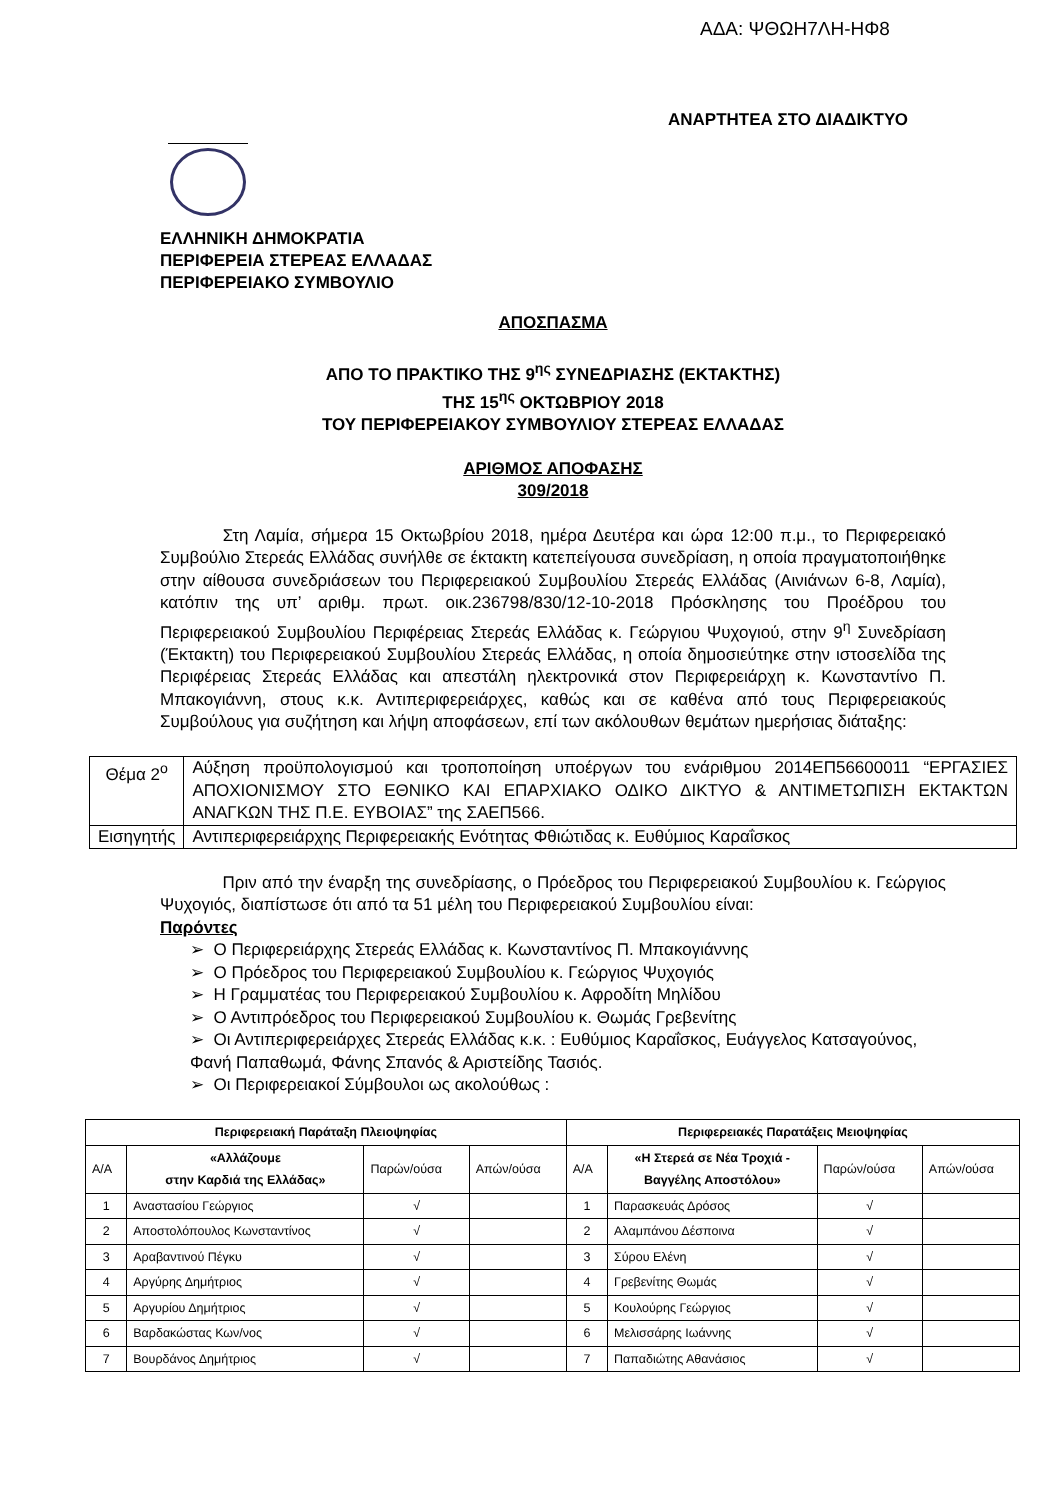ΑΔΑ: ΨΘΩΗ7ΛΗ-ΗΦ8
ΑΝΑΡΤΗΤΕΑ ΣΤΟ ΔΙΑΔΙΚΤΥΟ
ΕΛΛΗΝΙΚΗ ΔΗΜΟΚΡΑΤΙΑ
ΠΕΡΙΦΕΡΕΙΑ ΣΤΕΡΕΑΣ ΕΛΛΑΔΑΣ
ΠΕΡΙΦΕΡΕΙΑΚΟ ΣΥΜΒΟΥΛΙΟ
ΑΠΟΣΠΑΣΜΑ
ΑΠΟ ΤΟ ΠΡΑΚΤΙΚΟ ΤΗΣ 9<sup>ης</sup> ΣΥΝΕΔΡΙΑΣΗΣ (ΕΚΤΑΚΤΗΣ)
ΤΗΣ 15<sup>ης</sup> ΟΚΤΩΒΡΙΟΥ 2018
ΤΟΥ ΠΕΡΙΦΕΡΕΙΑΚΟΥ ΣΥΜΒΟΥΛΙΟΥ ΣΤΕΡΕΑΣ ΕΛΛΑΔΑΣ
ΑΡΙΘΜΟΣ ΑΠΟΦΑΣΗΣ
309/2018
Στη Λαμία, σήμερα 15 Οκτωβρίου 2018, ημέρα Δευτέρα και ώρα 12:00 π.μ., το Περιφερειακό Συμβούλιο Στερεάς Ελλάδας συνήλθε σε έκτακτη κατεπείγουσα συνεδρίαση, η οποία πραγματοποιήθηκε στην αίθουσα συνεδριάσεων του Περιφερειακού Συμβουλίου Στερεάς Ελλάδας (Αινιάνων 6-8, Λαμία), κατόπιν της υπ’ αριθμ. πρωτ. οικ.236798/830/12-10-2018 Πρόσκλησης του Προέδρου του Περιφερειακού Συμβουλίου Περιφέρειας Στερεάς Ελλάδας κ. Γεώργιου Ψυχογιού, στην 9<sup>η</sup> Συνεδρίαση (Έκτακτη) του Περιφερειακού Συμβουλίου Στερεάς Ελλάδας, η οποία δημοσιεύτηκε στην ιστοσελίδα της Περιφέρειας Στερεάς Ελλάδας και απεστάλη ηλεκτρονικά στον Περιφερειάρχη κ. Κωνσταντίνο Π. Μπακογιάννη, στους κ.κ. Αντιπεριφερειάρχες, καθώς και σε καθένα από τους Περιφερειακούς Συμβούλους για συζήτηση και λήψη αποφάσεων, επί των ακόλουθων θεμάτων ημερήσιας διάταξης:
| Θέμα 2<sup>ο</sup> | Αύξηση προϋπολογισμού και τροποποίηση υποέργων του ενάριθμου 2014ΕΠ56600011 “ΕΡΓΑΣΙΕΣ ΑΠΟΧΙΟΝΙΣΜΟΥ ΣΤΟ ΕΘΝΙΚΟ ΚΑΙ ΕΠΑΡΧΙΑΚΟ ΟΔΙΚΟ ΔΙΚΤΥΟ & ΑΝΤΙΜΕΤΩΠΙΣΗ ΕΚΤΑΚΤΩΝ ΑΝΑΓΚΩΝ ΤΗΣ Π.Ε. ΕΥΒΟΙΑΣ” της ΣΑΕΠ566. |
| Εισηγητής | Αντιπεριφερειάρχης Περιφερειακής Ενότητας Φθιώτιδας κ. Ευθύμιος Καραΐσκος |
Πριν από την έναρξη της συνεδρίασης, ο Πρόεδρος του Περιφερειακού Συμβουλίου κ. Γεώργιος Ψυχογιός, διαπίστωσε ότι από τα 51 μέλη του Περιφερειακού Συμβουλίου είναι:
Παρόντες
➢ Ο Περιφερειάρχης Στερεάς Ελλάδας κ. Κωνσταντίνος Π. Μπακογιάννης
➢ Ο Πρόεδρος του Περιφερειακού Συμβουλίου κ. Γεώργιος Ψυχογιός
➢ Η Γραμματέας του Περιφερειακού Συμβουλίου κ. Αφροδίτη Μηλίδου
➢ Ο Αντιπρόεδρος του Περιφερειακού Συμβουλίου κ. Θωμάς Γρεβενίτης
➢ Οι Αντιπεριφερειάρχες Στερεάς Ελλάδας κ.κ. : Ευθύμιος Καραΐσκος, Ευάγγελος Κατσαγούνος, Φανή Παπαθωμά, Φάνης Σπανός & Αριστείδης Τασιός.
➢ Οι Περιφερειακοί Σύμβουλοι ως ακολούθως :
| Περιφερειακή Παράταξη Πλειοψηφίας | | | | Περιφερειακές Παρατάξεις Μειοψηφίας | | | |
| --- | --- | --- | --- | --- | --- | --- | --- |
| Α/Α | «Αλλάζουμε στην Καρδιά της Ελλάδας» | Παρών/ούσα | Απών/ούσα | Α/Α | «Η Στερεά σε Νέα Τροχιά - Βαγγέλης Αποστόλου» | Παρών/ούσα | Απών/ούσα |
| 1 | Αναστασίου Γεώργιος | √ | | 1 | Παρασκευάς Δρόσος | √ | |
| 2 | Αποστολόπουλος Κωνσταντίνος | √ | | 2 | Αλαμπάνου Δέσποινα | √ | |
| 3 | Αραβαντινού Πέγκυ | √ | | 3 | Σύρου Ελένη | √ | |
| 4 | Αργύρης Δημήτριος | √ | | 4 | Γρεβενίτης Θωμάς | √ | |
| 5 | Αργυρίου Δημήτριος | √ | | 5 | Κουλούρης Γεώργιος | √ | |
| 6 | Βαρδακώστας Κων/νος | √ | | 6 | Μελισσάρης Ιωάννης | √ | |
| 7 | Βουρδάνος Δημήτριος | √ | | 7 | Παπαδιώτης Αθανάσιος | √ | |